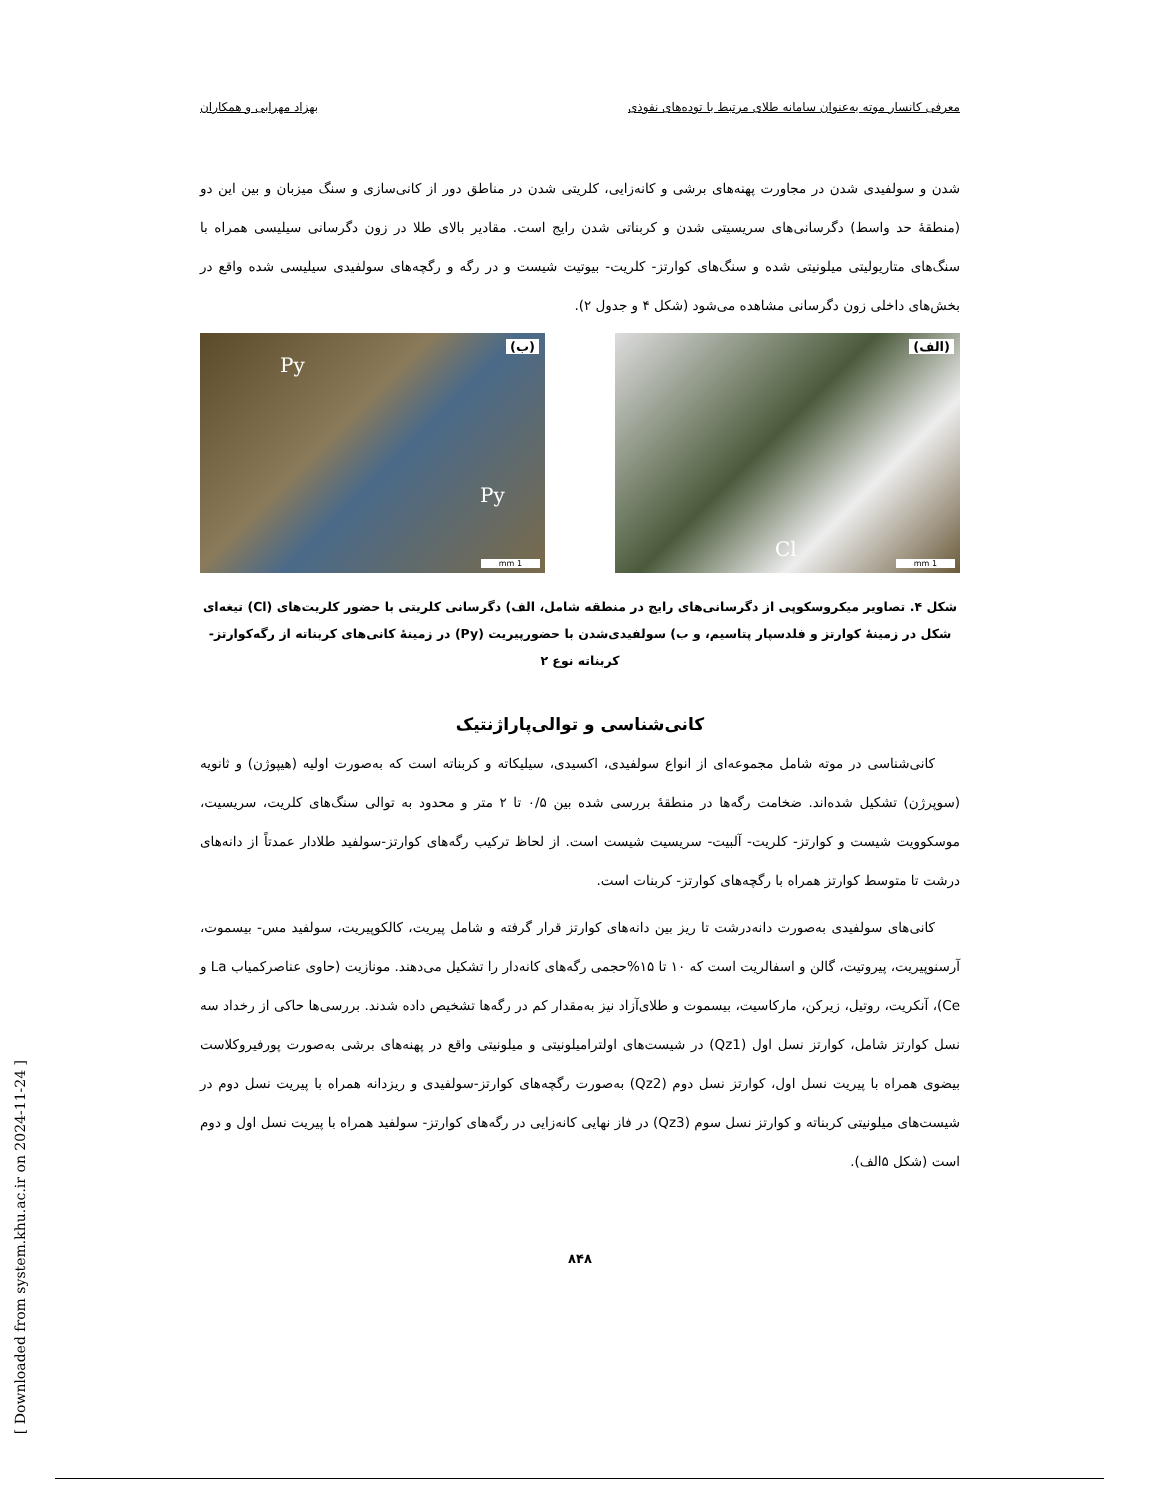معرفی کانسار موته به‌عنوان سامانه طلای مرتبط با توده‌های نفوذی بهزاد مهرابی و همکاران
شدن و سولفیدی شدن در مجاورت پهنه‌های برشی و کانه‌زایی، کلریتی شدن در مناطق دور از کانی‌سازی و سنگ میزبان و بین این دو (منطقۀ حد واسط) دگرسانی‌های سریسیتی شدن و کربناتی شدن رایج است. مقادیر بالای طلا در زون دگرسانی سیلیسی همراه با سنگ‌های متاریولیتی میلونیتی شده و سنگ‌های کوارتز- کلریت- بیوتیت شیست و در رگه و رگچه‌های سولفیدی سیلیسی شده واقع در بخش‌های داخلی زون دگرسانی مشاهده می‌شود (شکل ۴ و جدول ۲).
(الف)
Cl
1 mm
(ب)
Py
Py
1 mm
شکل ۴. تصاویر میکروسکوپی از دگرسانی‌های رایج در منطقه شامل، الف) دگرسانی کلریتی با حضور کلریت‌های (Cl) تیغه‌ای شکل در زمینۀ کوارتز و فلدسپار پتاسیم، و ب) سولفیدی‌شدن با حضورپیریت (Py) در زمینۀ کانی‌های کربناته از رگه‌کوارتز- کربناته نوع ۲
کانی‌شناسی و توالی‌پاراژنتیک
کانی‌شناسی در موته شامل مجموعه‌ای از انواع سولفیدی، اکسیدی، سیلیکاته و کربناته است که به‌صورت اولیه (هیپوژن) و ثانویه (سوپرژن) تشکیل شده‌اند. ضخامت رگه‌ها در منطقۀ بررسی شده بین ۰/۵ تا ۲ متر و محدود به توالی سنگ‌های کلریت، سریسیت، موسکوویت شیست و کوارتز- کلریت- آلبیت- سریسیت شیست است. از لحاظ ترکیب رگه‌های کوارتز-سولفید طلادار عمدتاً از دانه‌های درشت تا متوسط کوارتز همراه با رگچه‌های کوارتز- کربنات است.
کانی‌های سولفیدی به‌صورت دانه‌درشت تا ریز بین دانه‌های کوارتز قرار گرفته و شامل پیریت، کالکوپیریت، سولفید مس- بیسموت، آرسنوپیریت، پیروتیت، گالن و اسفالریت است که ۱۰ تا ۱۵%حجمی رگه‌های کانه‌دار را تشکیل می‌دهند. مونازیت (حاوی عناصرکمیاب La و Ce)، آنکریت، روتیل، زیرکن، مارکاسیت، بیسموت و طلای‌آزاد نیز به‌مقدار کم در رگه‌ها تشخیص داده شدند. بررسی‌ها حاکی از رخداد سه نسل کوارتز شامل، کوارتز نسل اول (Qz1) در شیست‌های اولترامیلونیتی و میلونیتی واقع در پهنه‌های برشی به‌صورت پورفیروکلاست بیضوی همراه با پیریت نسل اول، کوارتز نسل دوم (Qz2) به‌صورت رگچه‌های کوارتز-سولفیدی و ریزدانه همراه با پیریت نسل دوم در شیست‌های میلونیتی کربناته و کوارتز نسل سوم (Qz3) در فاز نهایی کانه‌زایی در رگه‌های کوارتز- سولفید همراه با پیریت نسل اول و دوم است (شکل ۵الف).
۸۴۸
[ Downloaded from system.khu.ac.ir on 2024-11-24 ]